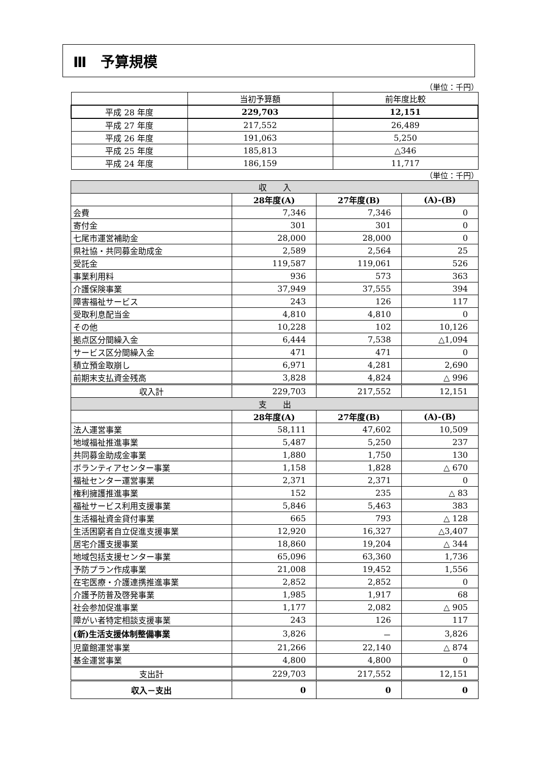Ⅲ　予算規模
（単位：千円）
| | 当初予算額 | 前年度比較 |
| 平成 28 年度 | 229,703 | 12,151 |
| 平成 27 年度 | 217,552 | 26,489 |
| 平成 26 年度 | 191,063 | 5,250 |
| 平成 25 年度 | 185,813 | △346 |
| 平成 24 年度 | 186,159 | 11,717 |
（単位：千円）
| 収 入 | | | |
| | 28年度(A) | 27年度(B) | (A)-(B) |
| 会費 | 7,346 | 7,346 | 0 |
| 寄付金 | 301 | 301 | 0 |
| 七尾市運営補助金 | 28,000 | 28,000 | 0 |
| 県社協・共同募金助成金 | 2,589 | 2,564 | 25 |
| 受託金 | 119,587 | 119,061 | 526 |
| 事業利用料 | 936 | 573 | 363 |
| 介護保険事業 | 37,949 | 37,555 | 394 |
| 障害福祉サービス | 243 | 126 | 117 |
| 受取利息配当金 | 4,810 | 4,810 | 0 |
| その他 | 10,228 | 102 | 10,126 |
| 拠点区分間繰入金 | 6,444 | 7,538 | △1,094 |
| サービス区分間繰入金 | 471 | 471 | 0 |
| 積立預金取崩し | 6,971 | 4,281 | 2,690 |
| 前期末支払資金残高 | 3,828 | 4,824 | △ 996 |
| 収入計 | 229,703 | 217,552 | 12,151 |
| 支 出 | | | |
| | 28年度(A) | 27年度(B) | (A)-(B) |
| 法人運営事業 | 58,111 | 47,602 | 10,509 |
| 地域福祉推進事業 | 5,487 | 5,250 | 237 |
| 共同募金助成金事業 | 1,880 | 1,750 | 130 |
| ボランティアセンター事業 | 1,158 | 1,828 | △ 670 |
| 福祉センター運営事業 | 2,371 | 2,371 | 0 |
| 権利擁護推進事業 | 152 | 235 | △ 83 |
| 福祉サービス利用支援事業 | 5,846 | 5,463 | 383 |
| 生活福祉資金貸付事業 | 665 | 793 | △ 128 |
| 生活困窮者自立促進支援事業 | 12,920 | 16,327 | △3,407 |
| 居宅介護支援事業 | 18,860 | 19,204 | △ 344 |
| 地域包括支援センター事業 | 65,096 | 63,360 | 1,736 |
| 予防プラン作成事業 | 21,008 | 19,452 | 1,556 |
| 在宅医療・介護連携推進事業 | 2,852 | 2,852 | 0 |
| 介護予防普及啓発事業 | 1,985 | 1,917 | 68 |
| 社会参加促進事業 | 1,177 | 2,082 | △ 905 |
| 障がい者特定相談支援事業 | 243 | 126 | 117 |
| (新)生活支援体制整備事業 | 3,826 | － | 3,826 |
| 児童館運営事業 | 21,266 | 22,140 | △ 874 |
| 基金運営事業 | 4,800 | 4,800 | 0 |
| 支出計 | 229,703 | 217,552 | 12,151 |
| 収入－支出 | 0 | 0 | 0 |